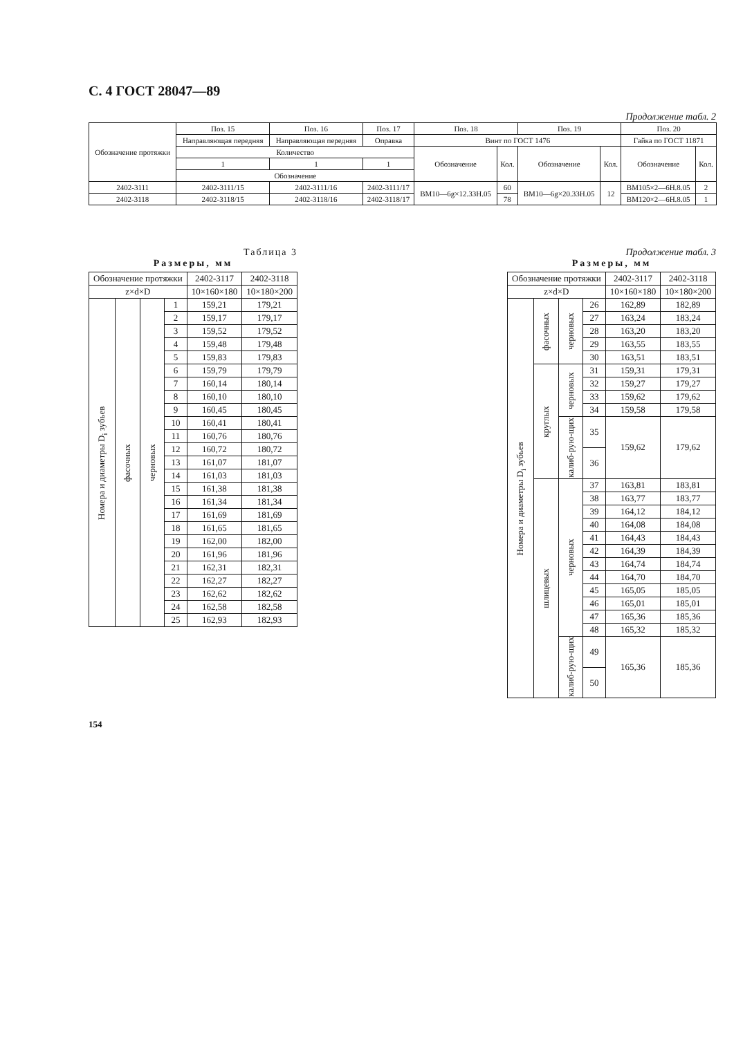С. 4 ГОСТ 28047—89
Продолжение табл. 2
| Обозначение протяжки | Поз. 15 | Поз. 16 | Поз. 17 | Поз. 18 | | Поз. 19 | | Поз. 20 | |
| --- | --- | --- | --- | --- | --- | --- | --- | --- | --- |
| | Направляющая передняя | Направляющая передняя | Оправка | Винт по ГОСТ 1476 | | | | Гайка по ГОСТ 11871 | |
| | Количество | | | Обозначение | Кол. | Обозначение | Кол. | Обозначение | Кол. |
| | 1 | 1 | 1 | | | | | | |
| | Обозначение | | | | | | | | |
| 2402-3111 | 2402-3111/15 | 2402-3111/16 | 2402-3111/17 | ВМ10—6g×12.33Н.05 | 60 | ВМ10—6g×20.33Н.05 | 12 | ВМ105×2—6Н.8.05 | 2 |
| 2402-3118 | 2402-3118/15 | 2402-3118/16 | 2402-3118/17 | | 78 | | | ВМ120×2—6Н.8.05 | 1 |
Таблица 3
Размеры, мм
| Обозначение протяжки | | | | 2402-3117 | 2402-3118 |
| z×d×D | | | | 10×160×180 | 10×180×200 |
| Номера и диаметры D<sub>i</sub> зубьев | фасочных | черновых | 1 | 159,21 | 179,21 |
| | | | 2 | 159,17 | 179,17 |
| | | | 3 | 159,52 | 179,52 |
| | | | 4 | 159,48 | 179,48 |
| | | | 5 | 159,83 | 179,83 |
| | | | 6 | 159,79 | 179,79 |
| | | | 7 | 160,14 | 180,14 |
| | | | 8 | 160,10 | 180,10 |
| | | | 9 | 160,45 | 180,45 |
| | | | 10 | 160,41 | 180,41 |
| | | | 11 | 160,76 | 180,76 |
| | | | 12 | 160,72 | 180,72 |
| | | | 13 | 161,07 | 181,07 |
| | | | 14 | 161,03 | 181,03 |
| | | | 15 | 161,38 | 181,38 |
| | | | 16 | 161,34 | 181,34 |
| | | | 17 | 161,69 | 181,69 |
| | | | 18 | 161,65 | 181,65 |
| | | | 19 | 162,00 | 182,00 |
| | | | 20 | 161,96 | 181,96 |
| | | | 21 | 162,31 | 182,31 |
| | | | 22 | 162,27 | 182,27 |
| | | | 23 | 162,62 | 182,62 |
| | | | 24 | 162,58 | 182,58 |
| | | | 25 | 162,93 | 182,93 |
Продолжение табл. 3
Размеры, мм
| Обозначение протяжки | | | | 2402-3117 | 2402-3118 |
| z×d×D | | | | 10×160×180 | 10×180×200 |
| Номера и диаметры D<sub>i</sub> зубьев | фасочных | черновых | 26 | 162,89 | 182,89 |
| | | | 27 | 163,24 | 183,24 |
| | | | 28 | 163,20 | 183,20 |
| | | | 29 | 163,55 | 183,55 |
| | | | 30 | 163,51 | 183,51 |
| | круглых | черновых | 31 | 159,31 | 179,31 |
| | | | 32 | 159,27 | 179,27 |
| | | | 33 | 159,62 | 179,62 |
| | | | 34 | 159,58 | 179,58 |
| | | калиб-рую-щих | 35 | 159,62 | 179,62 |
| | | | 36 | | |
| | шлицевых | черновых | 37 | 163,81 | 183,81 |
| | | | 38 | 163,77 | 183,77 |
| | | | 39 | 164,12 | 184,12 |
| | | | 40 | 164,08 | 184,08 |
| | | | 41 | 164,43 | 184,43 |
| | | | 42 | 164,39 | 184,39 |
| | | | 43 | 164,74 | 184,74 |
| | | | 44 | 164,70 | 184,70 |
| | | | 45 | 165,05 | 185,05 |
| | | | 46 | 165,01 | 185,01 |
| | | | 47 | 165,36 | 185,36 |
| | | | 48 | 165,32 | 185,32 |
| | | калиб-рую-щих | 49 | 165,36 | 185,36 |
| | | | 50 | | |
154